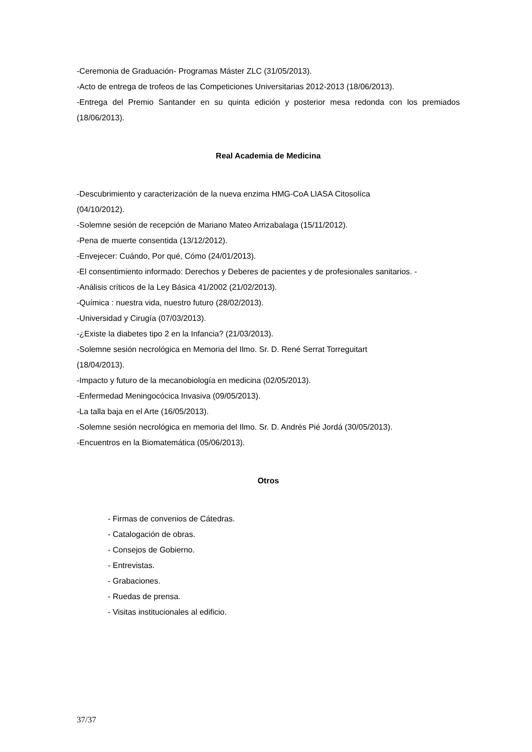-Ceremonia de Graduación- Programas Máster ZLC (31/05/2013).
-Acto de entrega de trofeos de las Competiciones Universitarias 2012-2013 (18/06/2013).
-Entrega del Premio Santander en su quinta edición y posterior mesa redonda con los premiados (18/06/2013).
Real Academia de Medicina
-Descubrimiento y caracterización de la nueva enzima HMG-CoA LIASA Citosolíca
(04/10/2012).
-Solemne sesión de recepción de Mariano Mateo Arrizabalaga (15/11/2012).
-Pena de muerte consentida (13/12/2012).
-Envejecer: Cuándo, Por qué, Cómo (24/01/2013).
-El consentimiento informado: Derechos y Deberes de pacientes y de profesionales sanitarios. -
-Análisis críticos de la Ley Básica 41/2002 (21/02/2013).
-Química : nuestra vida, nuestro futuro (28/02/2013).
-Universidad y Cirugía (07/03/2013).
-¿Existe la diabetes tipo 2 en la Infancia? (21/03/2013).
-Solemne sesión necrológica en Memoria del Ilmo. Sr. D. René Serrat Torreguitart
(18/04/2013).
-Impacto y futuro de la mecanobiología en medicina (02/05/2013).
-Enfermedad Meningocócica Invasiva (09/05/2013).
-La talla baja en el Arte (16/05/2013).
-Solemne sesión necrológica en memoria del Ilmo. Sr. D. Andrés Pié Jordá (30/05/2013).
-Encuentros en la Biomatemática (05/06/2013).
Otros
- Firmas de convenios de Cátedras.
- Catalogación de obras.
- Consejos de Gobierno.
- Entrevistas.
- Grabaciones.
- Ruedas de prensa.
- Visitas institucionales al edificio.
37/37